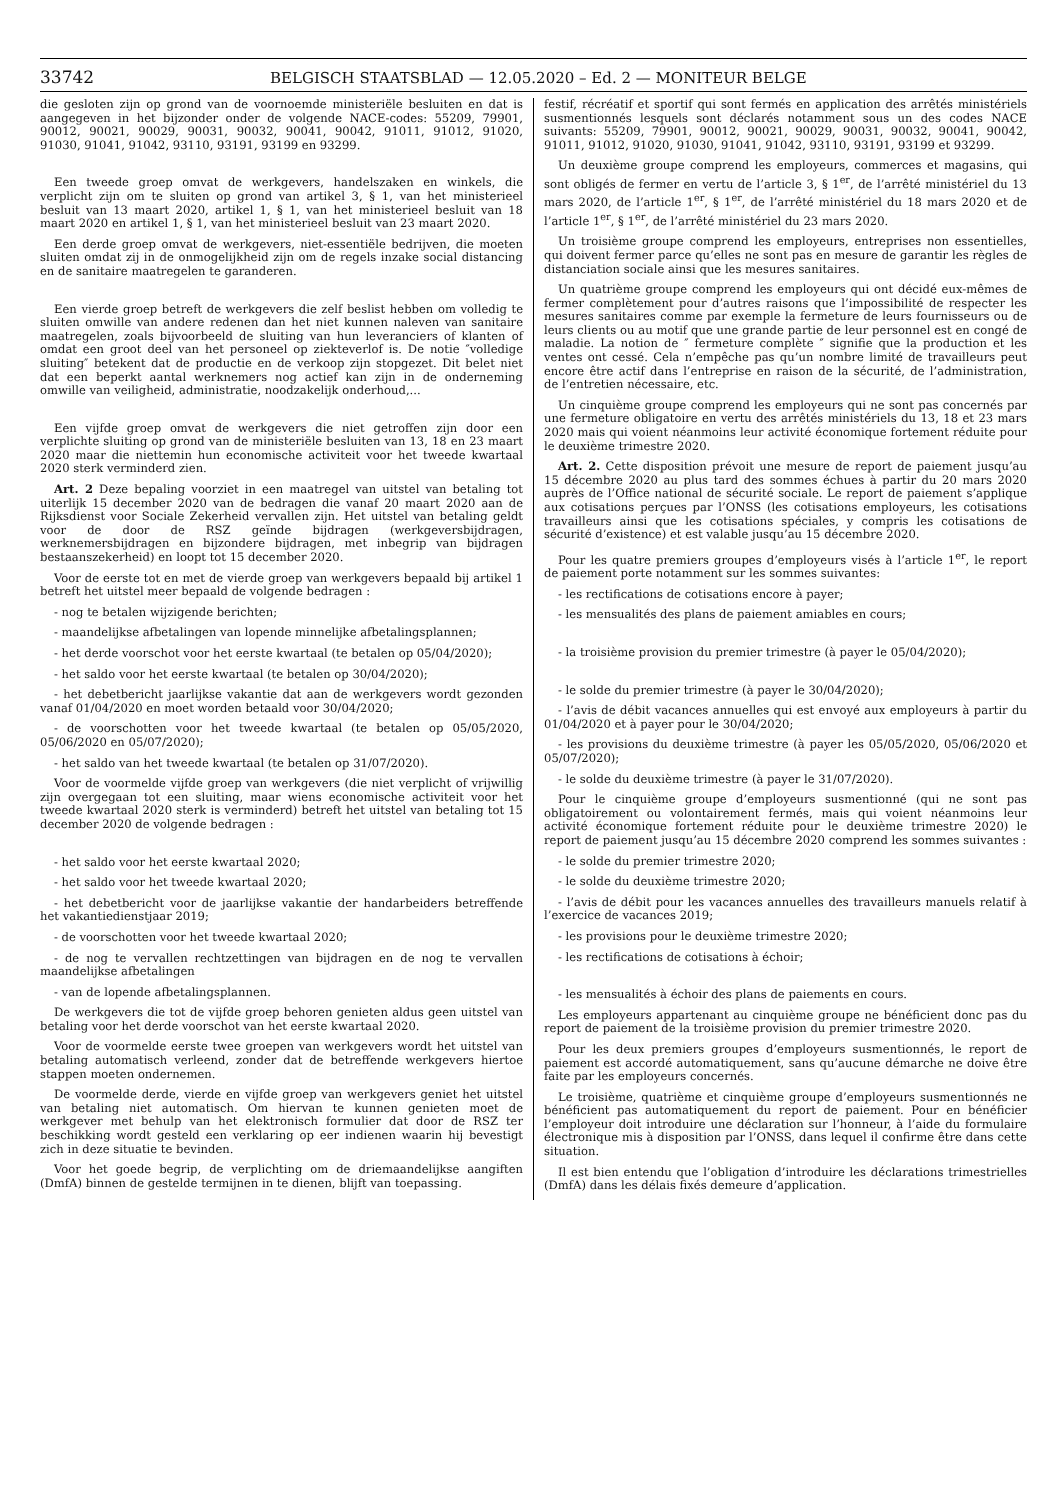33742 BELGISCH STAATSBLAD — 12.05.2020 – Ed. 2 — MONITEUR BELGE
die gesloten zijn op grond van de voornoemde ministeriële besluiten en dat is aangegeven in het bijzonder onder de volgende NACE-codes: 55209, 79901, 90012, 90021, 90029, 90031, 90032, 90041, 90042, 91011, 91012, 91020, 91030, 91041, 91042, 93110, 93191, 93199 en 93299.
Een tweede groep omvat de werkgevers, handelszaken en winkels, die verplicht zijn om te sluiten op grond van artikel 3, § 1, van het ministerieel besluit van 13 maart 2020, artikel 1, § 1, van het ministerieel besluit van 18 maart 2020 en artikel 1, § 1, van het ministerieel besluit van 23 maart 2020.
Een derde groep omvat de werkgevers, niet-essentiële bedrijven, die moeten sluiten omdat zij in de onmogelijkheid zijn om de regels inzake social distancing en de sanitaire maatregelen te garanderen.
Een vierde groep betreft de werkgevers die zelf beslist hebben om volledig te sluiten omwille van andere redenen dan het niet kunnen naleven van sanitaire maatregelen, zoals bijvoorbeeld de sluiting van hun leveranciers of klanten of omdat een groot deel van het personeel op ziekteverlof is. De notie ″volledige sluiting″ betekent dat de productie en de verkoop zijn stopgezet. Dit belet niet dat een beperkt aantal werknemers nog actief kan zijn in de onderneming omwille van veiligheid, administratie, noodzakelijk onderhoud,...
Een vijfde groep omvat de werkgevers die niet getroffen zijn door een verplichte sluiting op grond van de ministeriële besluiten van 13, 18 en 23 maart 2020 maar die niettemin hun economische activiteit voor het tweede kwartaal 2020 sterk verminderd zien.
Art. 2 Deze bepaling voorziet in een maatregel van uitstel van betaling tot uiterlijk 15 december 2020 van de bedragen die vanaf 20 maart 2020 aan de Rijksdienst voor Sociale Zekerheid vervallen zijn. Het uitstel van betaling geldt voor de door de RSZ geïnde bijdragen (werkgeversbijdragen, werknemersbijdragen en bijzondere bijdragen, met inbegrip van bijdragen bestaanszekerheid) en loopt tot 15 december 2020.
Voor de eerste tot en met de vierde groep van werkgevers bepaald bij artikel 1 betreft het uitstel meer bepaald de volgende bedragen :
- nog te betalen wijzigende berichten;
- maandelijkse afbetalingen van lopende minnelijke afbetalingsplannen;
- het derde voorschot voor het eerste kwartaal (te betalen op 05/04/2020);
- het saldo voor het eerste kwartaal (te betalen op 30/04/2020);
- het debetbericht jaarlijkse vakantie dat aan de werkgevers wordt gezonden vanaf 01/04/2020 en moet worden betaald voor 30/04/2020;
- de voorschotten voor het tweede kwartaal (te betalen op 05/05/2020, 05/06/2020 en 05/07/2020);
- het saldo van het tweede kwartaal (te betalen op 31/07/2020).
Voor de voormelde vijfde groep van werkgevers (die niet verplicht of vrijwillig zijn overgegaan tot een sluiting, maar wiens economische activiteit voor het tweede kwartaal 2020 sterk is verminderd) betreft het uitstel van betaling tot 15 december 2020 de volgende bedragen :
- het saldo voor het eerste kwartaal 2020;
- het saldo voor het tweede kwartaal 2020;
- het debetbericht voor de jaarlijkse vakantie der handarbeiders betreffende het vakantiedienstjaar 2019;
- de voorschotten voor het tweede kwartaal 2020;
- de nog te vervallen rechtzettingen van bijdragen en de nog te vervallen maandelijkse afbetalingen
- van de lopende afbetalingsplannen.
De werkgevers die tot de vijfde groep behoren genieten aldus geen uitstel van betaling voor het derde voorschot van het eerste kwartaal 2020.
Voor de voormelde eerste twee groepen van werkgevers wordt het uitstel van betaling automatisch verleend, zonder dat de betreffende werkgevers hiertoe stappen moeten ondernemen.
De voormelde derde, vierde en vijfde groep van werkgevers geniet het uitstel van betaling niet automatisch. Om hiervan te kunnen genieten moet de werkgever met behulp van het elektronisch formulier dat door de RSZ ter beschikking wordt gesteld een verklaring op eer indienen waarin hij bevestigt zich in deze situatie te bevinden.
Voor het goede begrip, de verplichting om de driemaandelijkse aangiften (DmfA) binnen de gestelde termijnen in te dienen, blijft van toepassing.
festif, récréatif et sportif qui sont fermés en application des arrêtés ministériels susmentionnés lesquels sont déclarés notamment sous un des codes NACE suivants: 55209, 79901, 90012, 90021, 90029, 90031, 90032, 90041, 90042, 91011, 91012, 91020, 91030, 91041, 91042, 93110, 93191, 93199 et 93299.
Un deuxième groupe comprend les employeurs, commerces et magasins, qui sont obligés de fermer en vertu de l’article 3, § 1<sup>er</sup>, de l’arrêté ministériel du 13 mars 2020, de l’article 1<sup>er</sup>, § 1<sup>er</sup>, de l’arrêté ministériel du 18 mars 2020 et de l’article 1<sup>er</sup>, § 1<sup>er</sup>, de l’arrêté ministériel du 23 mars 2020.
Un troisième groupe comprend les employeurs, entreprises non essentielles, qui doivent fermer parce qu’elles ne sont pas en mesure de garantir les règles de distanciation sociale ainsi que les mesures sanitaires.
Un quatrième groupe comprend les employeurs qui ont décidé eux-mêmes de fermer complètement pour d’autres raisons que l’impossibilité de respecter les mesures sanitaires comme par exemple la fermeture de leurs fournisseurs ou de leurs clients ou au motif que une grande partie de leur personnel est en congé de maladie. La notion de ″ fermeture complète ″ signifie que la production et les ventes ont cessé. Cela n’empêche pas qu’un nombre limité de travailleurs peut encore être actif dans l’entreprise en raison de la sécurité, de l’administration, de l’entretien nécessaire, etc.
Un cinquième groupe comprend les employeurs qui ne sont pas concernés par une fermeture obligatoire en vertu des arrêtés ministériels du 13, 18 et 23 mars 2020 mais qui voient néanmoins leur activité économique fortement réduite pour le deuxième trimestre 2020.
Art. 2. Cette disposition prévoit une mesure de report de paiement jusqu’au 15 décembre 2020 au plus tard des sommes échues à partir du 20 mars 2020 auprès de l’Office national de sécurité sociale. Le report de paiement s’applique aux cotisations perçues par l’ONSS (les cotisations employeurs, les cotisations travailleurs ainsi que les cotisations spéciales, y compris les cotisations de sécurité d’existence) et est valable jusqu’au 15 décembre 2020.
Pour les quatre premiers groupes d’employeurs visés à l’article 1<sup>er</sup>, le report de paiement porte notamment sur les sommes suivantes:
- les rectifications de cotisations encore à payer;
- les mensualités des plans de paiement amiables en cours;
- la troisième provision du premier trimestre (à payer le 05/04/2020);
- le solde du premier trimestre (à payer le 30/04/2020);
- l’avis de débit vacances annuelles qui est envoyé aux employeurs à partir du 01/04/2020 et à payer pour le 30/04/2020;
- les provisions du deuxième trimestre (à payer les 05/05/2020, 05/06/2020 et 05/07/2020);
- le solde du deuxième trimestre (à payer le 31/07/2020).
Pour le cinquième groupe d’employeurs susmentionné (qui ne sont pas obligatoirement ou volontairement fermés, mais qui voient néanmoins leur activité économique fortement réduite pour le deuxième trimestre 2020) le report de paiement jusqu’au 15 décembre 2020 comprend les sommes suivantes :
- le solde du premier trimestre 2020;
- le solde du deuxième trimestre 2020;
- l’avis de débit pour les vacances annuelles des travailleurs manuels relatif à l’exercice de vacances 2019;
- les provisions pour le deuxième trimestre 2020;
- les rectifications de cotisations à échoir;
- les mensualités à échoir des plans de paiements en cours.
Les employeurs appartenant au cinquième groupe ne bénéficient donc pas du report de paiement de la troisième provision du premier trimestre 2020.
Pour les deux premiers groupes d’employeurs susmentionnés, le report de paiement est accordé automatiquement, sans qu’aucune démarche ne doive être faite par les employeurs concernés.
Le troisième, quatrième et cinquième groupe d’employeurs susmentionnés ne bénéficient pas automatiquement du report de paiement. Pour en bénéficier l’employeur doit introduire une déclaration sur l’honneur, à l’aide du formulaire électronique mis à disposition par l’ONSS, dans lequel il confirme être dans cette situation.
Il est bien entendu que l’obligation d’introduire les déclarations trimestrielles (DmfA) dans les délais fixés demeure d’application.